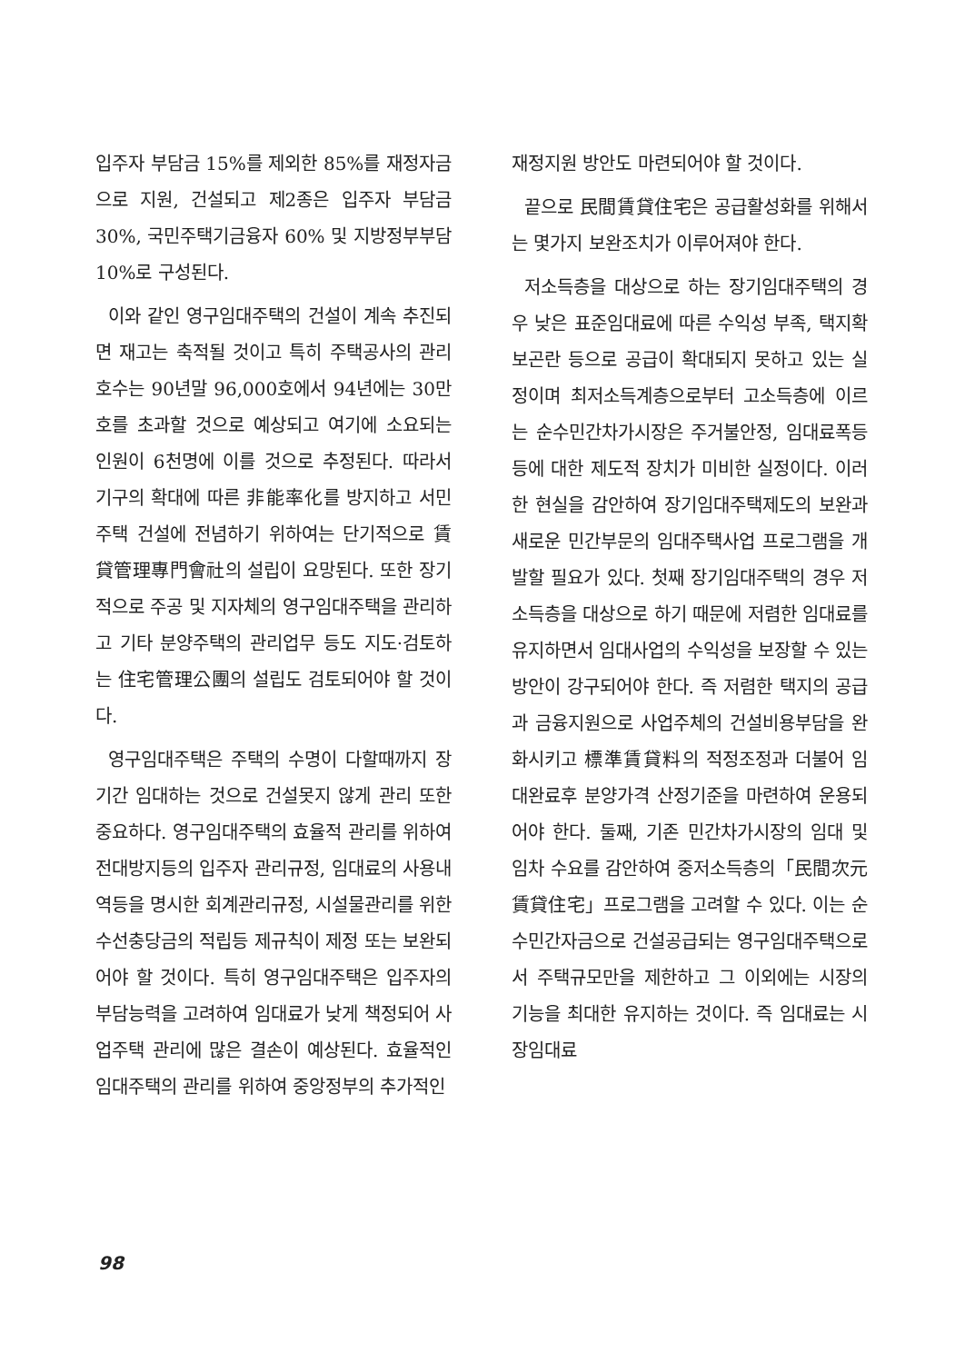입주자 부담금 15%를 제외한 85%를 재정자금으로 지원, 건설되고 제2종은 입주자 부담금 30%, 국민주택기금융자 60% 및 지방정부부담 10%로 구성된다.
이와 같인 영구임대주택의 건설이 계속 추진되면 재고는 축적될 것이고 특히 주택공사의 관리호수는 90년말 96,000호에서 94년에는 30만호를 초과할 것으로 예상되고 여기에 소요되는 인원이 6천명에 이를 것으로 추정된다. 따라서 기구의 확대에 따른 非能率化를 방지하고 서민주택 건설에 전념하기 위하여는 단기적으로 賃貸管理專門會社의 설립이 요망된다. 또한 장기적으로 주공 및 지자체의 영구임대주택을 관리하고 기타 분양주택의 관리업무 등도 지도·검토하는 住宅管理公團의 설립도 검토되어야 할 것이다.
영구임대주택은 주택의 수명이 다할때까지 장기간 임대하는 것으로 건설못지 않게 관리 또한 중요하다. 영구임대주택의 효율적 관리를 위하여 전대방지등의 입주자 관리규정, 임대료의 사용내역등을 명시한 회계관리규정, 시설물관리를 위한 수선충당금의 적립등 제규칙이 제정 또는 보완되어야 할 것이다. 특히 영구임대주택은 입주자의 부담능력을 고려하여 임대료가 낮게 책정되어 사업주택 관리에 많은 결손이 예상된다. 효율적인 임대주택의 관리를 위하여 중앙정부의 추가적인
재정지원 방안도 마련되어야 할 것이다.
끝으로 民間賃貸住宅은 공급활성화를 위해서는 몇가지 보완조치가 이루어져야 한다.
저소득층을 대상으로 하는 장기임대주택의 경우 낮은 표준임대료에 따른 수익성 부족, 택지확보곤란 등으로 공급이 확대되지 못하고 있는 실정이며 최저소득계층으로부터 고소득층에 이르는 순수민간차가시장은 주거불안정, 임대료폭등 등에 대한 제도적 장치가 미비한 실정이다. 이러한 현실을 감안하여 장기임대주택제도의 보완과 새로운 민간부문의 임대주택사업 프로그램을 개발할 필요가 있다. 첫째 장기임대주택의 경우 저소득층을 대상으로 하기 때문에 저렴한 임대료를 유지하면서 임대사업의 수익성을 보장할 수 있는 방안이 강구되어야 한다. 즉 저렴한 택지의 공급과 금융지원으로 사업주체의 건설비용부담을 완화시키고 標準賃貸料의 적정조정과 더불어 임대완료후 분양가격 산정기준을 마련하여 운용되어야 한다. 둘째, 기존 민간차가시장의 임대 및 임차 수요를 감안하여 중저소득층의「民間次元賃貸住宅」프로그램을 고려할 수 있다. 이는 순수민간자금으로 건설공급되는 영구임대주택으로서 주택규모만을 제한하고 그 이외에는 시장의 기능을 최대한 유지하는 것이다. 즉 임대료는 시장임대료
98